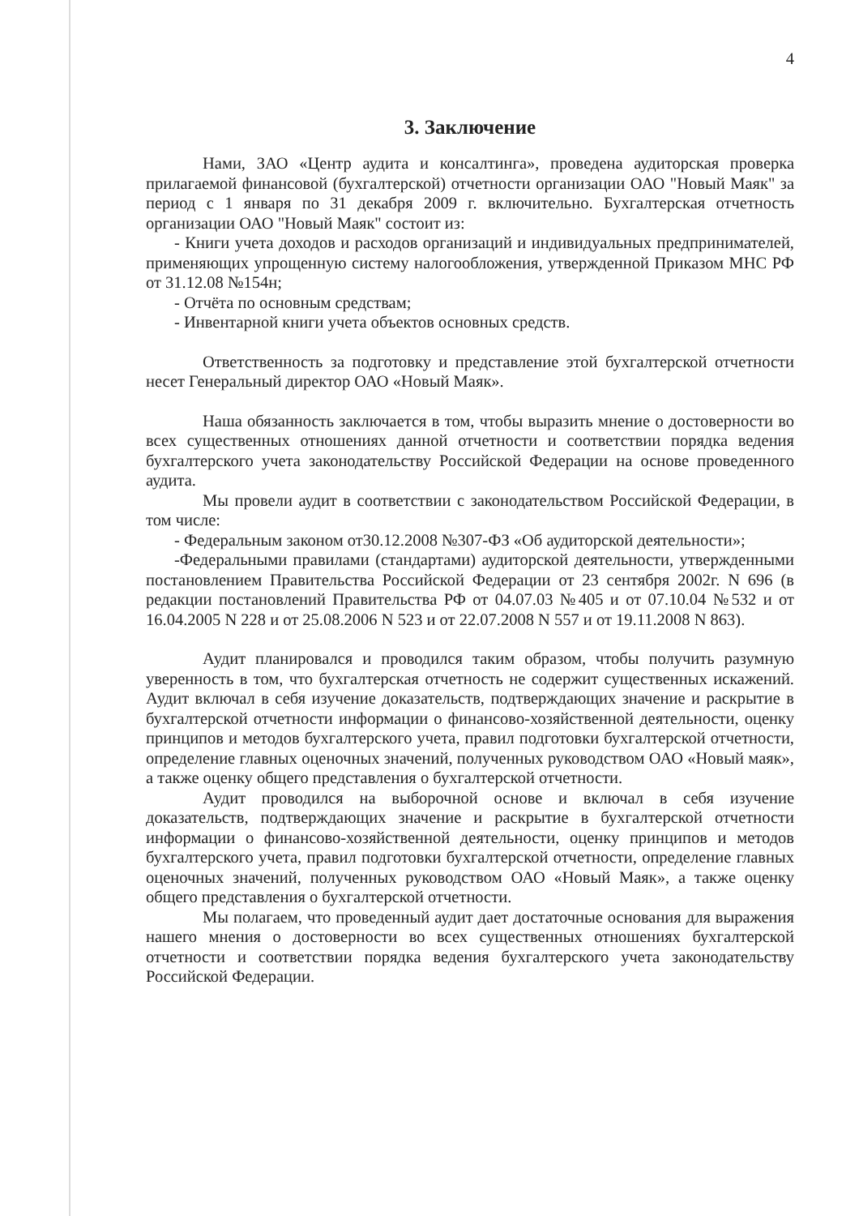4
3. Заключение
Нами, ЗАО «Центр аудита и консалтинга», проведена аудиторская проверка прилагаемой финансовой (бухгалтерской) отчетности организации ОАО "Новый Маяк" за период с 1 января по 31 декабря 2009 г. включительно. Бухгалтерская отчетность организации ОАО "Новый Маяк" состоит из:
- Книги учета доходов и расходов организаций и индивидуальных предпринимателей, применяющих упрощенную систему налогообложения, утвержденной Приказом МНС РФ от 31.12.08 №154н;
- Отчёта по основным средствам;
- Инвентарной книги учета объектов основных средств.
Ответственность за подготовку и представление этой бухгалтерской отчетности несет Генеральный директор ОАО «Новый Маяк».
Наша обязанность заключается в том, чтобы выразить мнение о достоверности во всех существенных отношениях данной отчетности и соответствии порядка ведения бухгалтерского учета законодательству Российской Федерации на основе проведенного аудита.
Мы провели аудит в соответствии с законодательством Российской Федерации, в том числе:
- Федеральным законом от30.12.2008 №307-ФЗ «Об аудиторской деятельности»;
-Федеральными правилами (стандартами) аудиторской деятельности, утвержденными постановлением Правительства Российской Федерации от 23 сентября 2002г. N 696 (в редакции постановлений Правительства РФ от 04.07.03 №405 и от 07.10.04 №532 и от 16.04.2005 N 228 и от 25.08.2006 N 523 и от 22.07.2008 N 557 и от 19.11.2008 N 863).
Аудит планировался и проводился таким образом, чтобы получить разумную уверенность в том, что бухгалтерская отчетность не содержит существенных искажений. Аудит включал в себя изучение доказательств, подтверждающих значение и раскрытие в бухгалтерской отчетности информации о финансово-хозяйственной деятельности, оценку принципов и методов бухгалтерского учета, правил подготовки бухгалтерской отчетности, определение главных оценочных значений, полученных руководством ОАО «Новый маяк», а также оценку общего представления о бухгалтерской отчетности.
Аудит проводился на выборочной основе и включал в себя изучение доказательств, подтверждающих значение и раскрытие в бухгалтерской отчетности информации о финансово-хозяйственной деятельности, оценку принципов и методов бухгалтерского учета, правил подготовки бухгалтерской отчетности, определение главных оценочных значений, полученных руководством ОАО «Новый Маяк», а также оценку общего представления о бухгалтерской отчетности.
Мы полагаем, что проведенный аудит дает достаточные основания для выражения нашего мнения о достоверности во всех существенных отношениях бухгалтерской отчетности и соответствии порядка ведения бухгалтерского учета законодательству Российской Федерации.